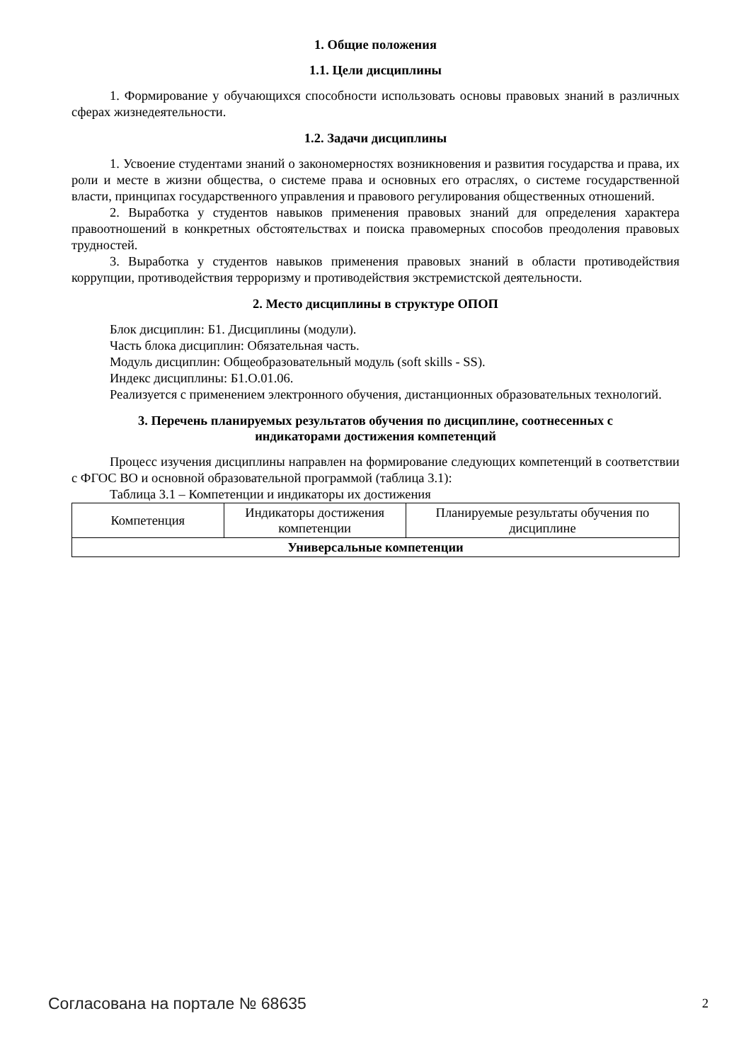1. Общие положения
1.1. Цели дисциплины
1. Формирование у обучающихся способности использовать основы правовых знаний в различных сферах жизнедеятельности.
1.2. Задачи дисциплины
1. Усвоение студентами знаний о закономерностях возникновения и развития государства и права, их роли и месте в жизни общества, о системе права и основных его отраслях, о системе государственной власти, принципах государственного управления и правового регулирования общественных отношений.
2. Выработка у студентов навыков применения правовых знаний для определения характера правоотношений в конкретных обстоятельствах и поиска правомерных способов преодоления правовых трудностей.
3. Выработка у студентов навыков применения правовых знаний в области противодействия коррупции, противодействия терроризму и противодействия экстремистской деятельности.
2. Место дисциплины в структуре ОПОП
Блок дисциплин: Б1. Дисциплины (модули).
Часть блока дисциплин: Обязательная часть.
Модуль дисциплин: Общеобразовательный модуль (soft skills - SS).
Индекс дисциплины: Б1.О.01.06.
Реализуется с применением электронного обучения, дистанционных образовательных технологий.
3. Перечень планируемых результатов обучения по дисциплине, соотнесенных с
индикаторами достижения компетенций
Процесс изучения дисциплины направлен на формирование следующих компетенций в соответствии с ФГОС ВО и основной образовательной программой (таблица 3.1):
Таблица 3.1 – Компетенции и индикаторы их достижения
| Компетенция | Индикаторы достижения компетенции | Планируемые результаты обучения по дисциплине |
| --- | --- | --- |
| Универсальные компетенции | | |
Согласована на портале № 68635 2